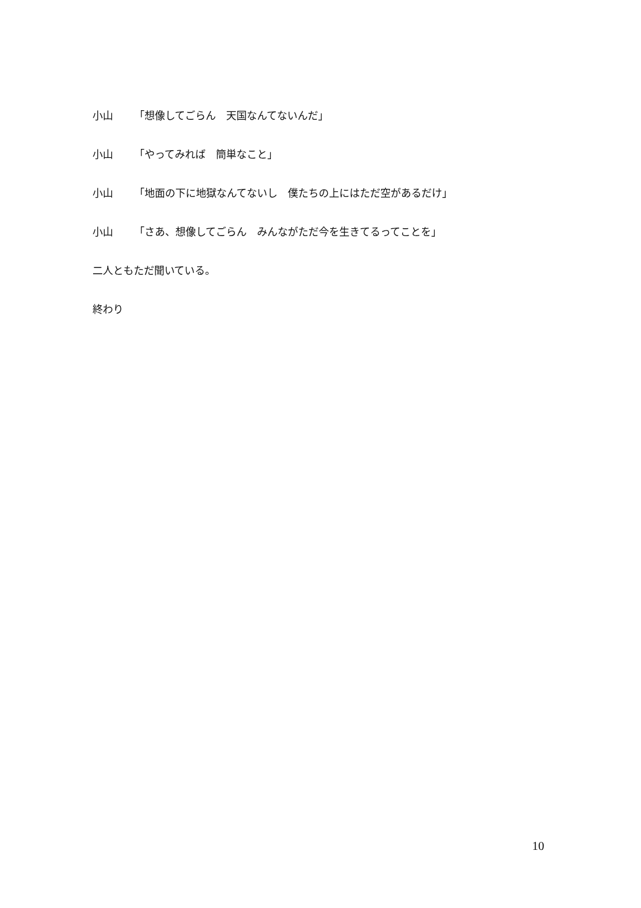小山 「想像してごらん　天国なんてないんだ」
小山 「やってみれば　簡単なこと」
小山 「地面の下に地獄なんてないし　僕たちの上にはただ空があるだけ」
小山 「さあ、想像してごらん　みんながただ今を生きてるってことを」
二人ともただ聞いている。
終わり
10